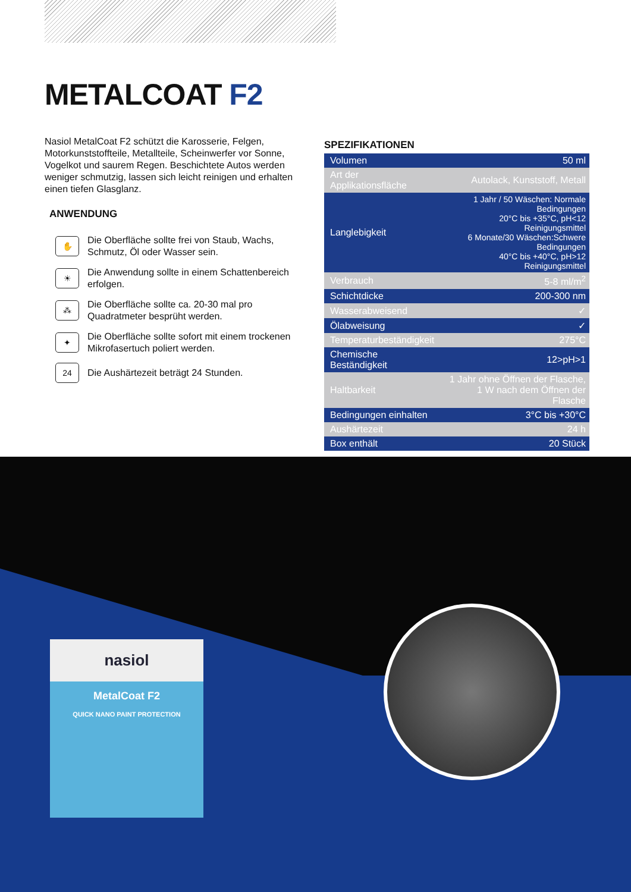METALCOAT F2
Nasiol MetalCoat F2 schützt die Karosserie, Felgen, Motorkunststoffteile, Metallteile, Scheinwerfer vor Sonne, Vogelkot und saurem Regen. Beschichtete Autos werden weniger schmutzig, lassen sich leicht reinigen und erhalten einen tiefen Glasglanz.
ANWENDUNG
✋
Die Oberfläche sollte frei von Staub, Wachs, Schmutz, Öl oder Wasser sein.
☀
Die Anwendung sollte in einem Schattenbereich erfolgen.
⁂
Die Oberfläche sollte ca. 20-30 mal pro Quadratmeter besprüht werden.
✦
Die Oberfläche sollte sofort mit einem trockenen Mikrofasertuch poliert werden.
24
Die Aushärtezeit beträgt 24 Stunden.
SPEZIFIKATIONEN
| Volumen | 50 ml |
| Art der Applikationsfläche | Autolack, Kunststoff, Metall |
| Langlebigkeit | 1 Jahr / 50 Wäschen: Normale Bedingungen 20°C bis +35°C, pH<12 Reinigungsmittel 6 Monate/30 Wäschen:Schwere Bedingungen 40°C bis +40°C, pH>12 Reinigungsmittel |
| Verbrauch | 5-8 ml/m<sup>2</sup> |
| Schichtdicke | 200-300 nm |
| Wasserabweisend | ✓ |
| Ölabweisung | ✓ |
| Temperaturbeständigkeit | 275°C |
| Chemische Beständigkeit | 12>pH>1 |
| Haltbarkeit | 1 Jahr ohne Öffnen der Flasche, 1 W nach dem Öffnen der Flasche |
| Bedingungen einhalten | 3°C bis +30°C |
| Aushärtezeit | 24 h |
| Box enthält | 20 Stück |
nasiol
MetalCoat F2
QUICK NANO PAINT PROTECTION